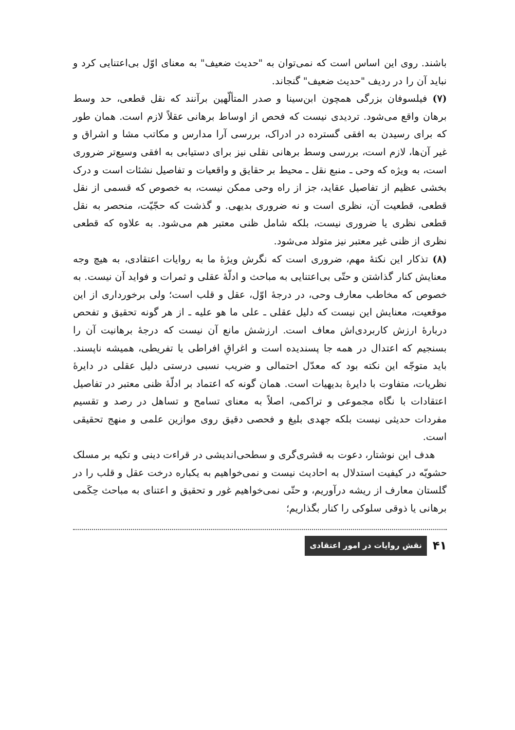باشند. روی این اساس است که نمی‌توان به "حدیث ضعیف" به معنای اوّل بی‌اعتنایی کرد و نباید آن را در ردیف "حدیث ضعیف" گنجاند.
(۷) فیلسوفان بزرگی همچون ابن‌سینا و صدر المتألّهین برآنند که نقل قطعی، حد وسط برهان واقع می‌شود. تردیدی نیست که فحص از اوساط برهانی عقلاً لازم است. همان طور که برای رسیدن به افقی گسترده در ادراک، بررسی آرا مدارس و مکاتب مشا و اشراق و غیر آن‌ها، لازم است، بررسی وسط برهانی نقلی نیز برای دستیابی به افقی وسیع‌تر ضروری است، به ویژه که وحی ـ منبع نقل ـ محیط بر حقایق و واقعیات و تفاصیل نشئات است و درک بخشی عظیم از تفاصیل عقاید، جز از راه وحی ممکن نیست، به خصوص که قسمی از نقل قطعی، قطعیت آن، نظری است و نه ضروری بدیهی. و گذشت که حجّیّت، منحصر به نقل قطعی نظری یا ضروری نیست، بلکه شامل ظنی معتبر هم می‌شود. به علاوه که قطعی نظری از ظنی غیر معتبر نیز متولد می‌شود.
(۸) تذکار این نکتهٔ مهم، ضروری است که نگرش ویژهٔ ما به روایات اعتقادی، به هیچ وجه معنایش کنار گذاشتن و حتّی بی‌اعتنایی به مباحث و ادلّهٔ عقلی و ثمرات و فواید آن نیست. به خصوص که مخاطب معارف وحی، در درجهٔ اوّل، عقل و قلب است؛ ولی برخورداری از این موقعیت، معنایش این نیست که دلیل عقلی ـ علی ما هو علیه ـ از هر گونه تحقیق و تفحص دربارهٔ ارزش کاربردی‌اش معاف است. ارزشش مانع آن نیست که درجهٔ برهانیت آن را بسنجیم که اعتدال در همه جا پسندیده است و اغراقِ افراطی یا تفریطی، همیشه ناپسند. باید متوجّه این نکته بود که معدّل احتمالی و ضریب نسبی درستی دلیل عقلی در دایرهٔ نظریات، متفاوت با دایرهٔ بدیهیات است. همان گونه که اعتماد بر ادلّهٔ ظنی معتبر در تفاصیل اعتقادات با نگاه مجموعی و تراکمی، اصلاً به معنای تسامح و تساهل در رصد و تقسیم مفردات حدیثی نیست بلکه جهدی بلیغ و فحصی دقیق روی موازین علمی و منهج تحقیقی است.
هدف این نوشتار، دعوت به قشری‌گری و سطحی‌اندیشی در قراءت دینی و تکیه بر مسلک حشویّه در کیفیت استدلال به احادیث نیست و نمی‌خواهیم به یکباره درخت عقل و قلب را در گلستان معارف از ریشه درآوریم، و حتّی نمی‌خواهیم غور و تحقیق و اعتنای به مباحث حِکَمی برهانی یا ذوقی سلوکی را کنار بگذاریم؛
۴۱ نقش روایات در امور اعتقادی